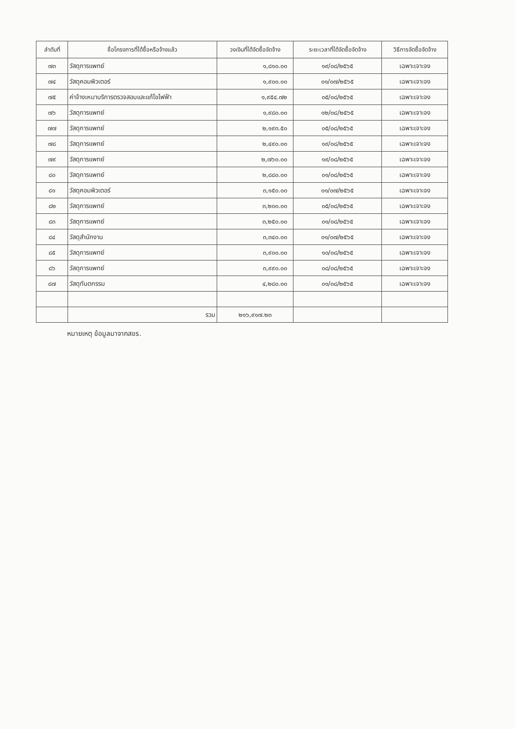| ลำดับที่ | ชื่อโครงการที่ได้ซื้อหรือจ้างแล้ว | วงเงินที่ได้จัดซื้อจัดจ้าง | ระยะเวลาที่ได้จัดซื้อจัดจ้าง | วิธีการจัดซื้อจัดจ้าง |
| --- | --- | --- | --- | --- |
| ๗๓ | วัสดุการแพทย์ | ๑,๘๑๐.๐๐ | ๑๙/๐๘/๒๕๖๕ | เฉพาะเจาะจง |
| ๗๔ | วัสดุคอมพิวเตอร์ | ๑,๙๐๐.๐๐ | ๐๑/๐๗/๒๕๖๕ | เฉพาะเจาะจง |
| ๗๕ | ค่าจ้างเหมาบริการตรวจสอบและแก้ไขไฟฟ้า | ๑,๙๕๔.๗๒ | ๐๕/๐๘/๒๕๖๕ | เฉพาะเจาะจง |
| ๗๖ | วัสดุการแพทย์ | ๑,๙๘๐.๐๐ | ๑๒/๐๘/๒๕๖๕ | เฉพาะเจาะจง |
| ๗๗ | วัสดุการแพทย์ | ๒,๑๙๓.๕๐ | ๐๕/๐๘/๒๕๖๕ | เฉพาะเจาะจง |
| ๗๘ | วัสดุการแพทย์ | ๒,๔๙๐.๐๐ | ๑๙/๐๘/๒๕๖๕ | เฉพาะเจาะจง |
| ๗๙ | วัสดุการแพทย์ | ๒,๗๖๐.๐๐ | ๑๙/๐๘/๒๕๖๕ | เฉพาะเจาะจง |
| ๘๐ | วัสดุการแพทย์ | ๒,๘๘๐.๐๐ | ๐๑/๐๘/๒๕๖๕ | เฉพาะเจาะจง |
| ๘๑ | วัสดุคอมพิวเตอร์ | ๓,๑๕๐.๐๐ | ๐๑/๐๗/๒๕๖๕ | เฉพาะเจาะจง |
| ๘๒ | วัสดุการแพทย์ | ๓,๒๐๐.๐๐ | ๐๕/๐๘/๒๕๖๕ | เฉพาะเจาะจง |
| ๘๓ | วัสดุการแพทย์ | ๓,๒๕๐.๐๐ | ๐๑/๐๘/๒๕๖๕ | เฉพาะเจาะจง |
| ๘๔ | วัสดุสำนักงาน | ๓,๓๔๐.๐๐ | ๐๑/๐๗/๒๕๖๕ | เฉพาะเจาะจง |
| ๘๕ | วัสดุการแพทย์ | ๓,๙๐๐.๐๐ | ๑๐/๐๘/๒๕๖๕ | เฉพาะเจาะจง |
| ๘๖ | วัสดุการแพทย์ | ๓,๙๙๐.๐๐ | ๐๘/๐๘/๒๕๖๕ | เฉพาะเจาะจง |
| ๘๗ | วัสดุทันตกรรม | ๔,๒๘๐.๐๐ | ๐๑/๐๘/๒๕๖๕ | เฉพาะเจาะจง |
| | รวม | ๒๑๖,๙๑๗.๒๓ | | |
หมายเหตุ ข้อมูลมาจากสขร.